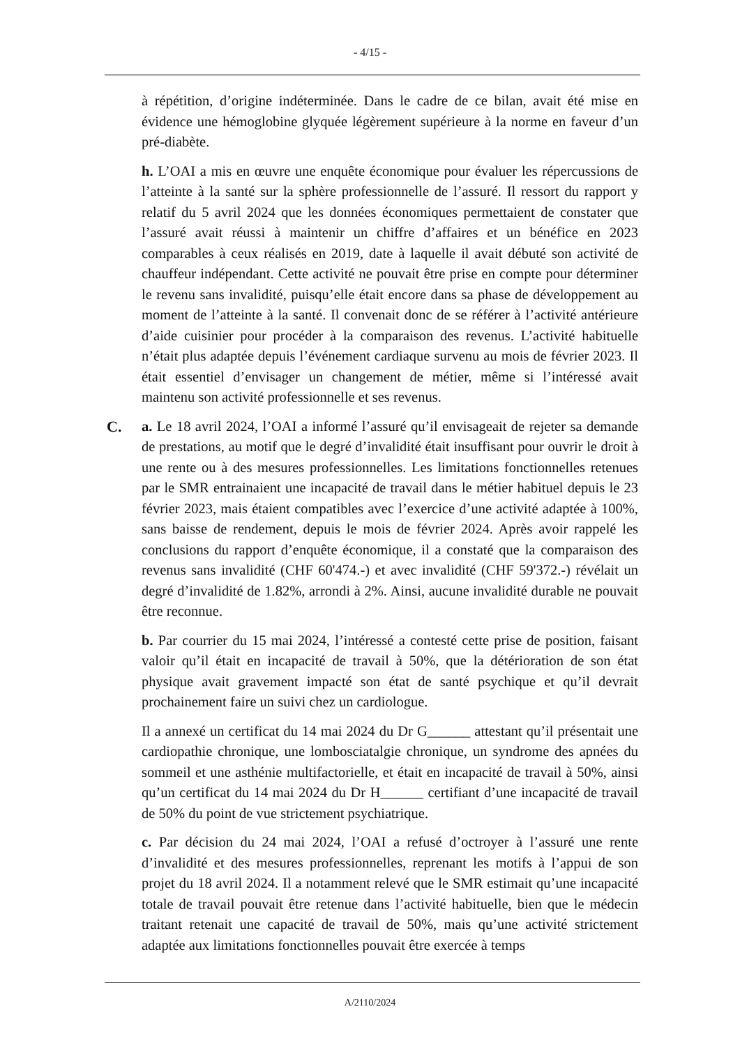- 4/15 -
à répétition, d’origine indéterminée. Dans le cadre de ce bilan, avait été mise en évidence une hémoglobine glyquée légèrement supérieure à la norme en faveur d’un pré-diabète.
h. L’OAI a mis en œuvre une enquête économique pour évaluer les répercussions de l’atteinte à la santé sur la sphère professionnelle de l’assuré. Il ressort du rapport y relatif du 5 avril 2024 que les données économiques permettaient de constater que l’assuré avait réussi à maintenir un chiffre d’affaires et un bénéfice en 2023 comparables à ceux réalisés en 2019, date à laquelle il avait débuté son activité de chauffeur indépendant. Cette activité ne pouvait être prise en compte pour déterminer le revenu sans invalidité, puisqu’elle était encore dans sa phase de développement au moment de l’atteinte à la santé. Il convenait donc de se référer à l’activité antérieure d’aide cuisinier pour procéder à la comparaison des revenus. L’activité habituelle n’était plus adaptée depuis l’événement cardiaque survenu au mois de février 2023. Il était essentiel d’envisager un changement de métier, même si l’intéressé avait maintenu son activité professionnelle et ses revenus.
C.
a. Le 18 avril 2024, l’OAI a informé l’assuré qu’il envisageait de rejeter sa demande de prestations, au motif que le degré d’invalidité était insuffisant pour ouvrir le droit à une rente ou à des mesures professionnelles. Les limitations fonctionnelles retenues par le SMR entrainaient une incapacité de travail dans le métier habituel depuis le 23 février 2023, mais étaient compatibles avec l’exercice d’une activité adaptée à 100%, sans baisse de rendement, depuis le mois de février 2024. Après avoir rappelé les conclusions du rapport d’enquête économique, il a constaté que la comparaison des revenus sans invalidité (CHF 60'474.-) et avec invalidité (CHF 59'372.-) révélait un degré d’invalidité de 1.82%, arrondi à 2%. Ainsi, aucune invalidité durable ne pouvait être reconnue.
b. Par courrier du 15 mai 2024, l’intéressé a contesté cette prise de position, faisant valoir qu’il était en incapacité de travail à 50%, que la détérioration de son état physique avait gravement impacté son état de santé psychique et qu’il devrait prochainement faire un suivi chez un cardiologue.
Il a annexé un certificat du 14 mai 2024 du Dr G______ attestant qu’il présentait une cardiopathie chronique, une lombosciatalgie chronique, un syndrome des apnées du sommeil et une asthénie multifactorielle, et était en incapacité de travail à 50%, ainsi qu’un certificat du 14 mai 2024 du Dr H______ certifiant d’une incapacité de travail de 50% du point de vue strictement psychiatrique.
c. Par décision du 24 mai 2024, l’OAI a refusé d’octroyer à l’assuré une rente d’invalidité et des mesures professionnelles, reprenant les motifs à l’appui de son projet du 18 avril 2024. Il a notamment relevé que le SMR estimait qu’une incapacité totale de travail pouvait être retenue dans l’activité habituelle, bien que le médecin traitant retenait une capacité de travail de 50%, mais qu’une activité strictement adaptée aux limitations fonctionnelles pouvait être exercée à temps
A/2110/2024